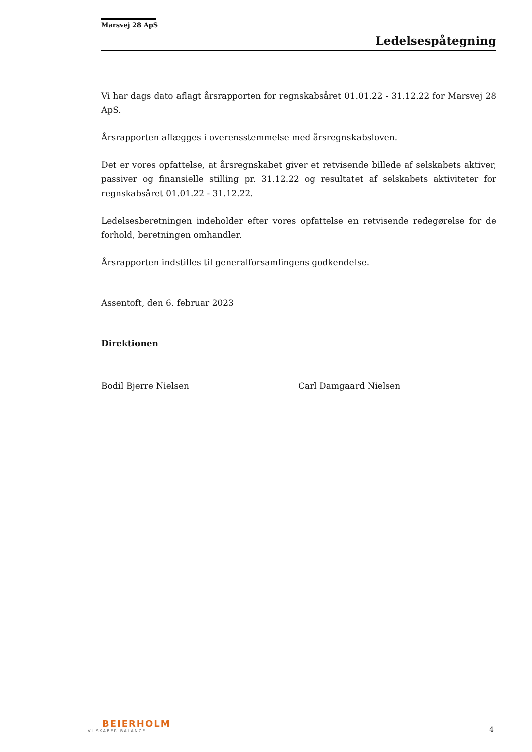Marsvej 28 ApS
Ledelsespåtegning
Vi har dags dato aflagt årsrapporten for regnskabsåret 01.01.22 - 31.12.22 for Marsvej 28 ApS.
Årsrapporten aflægges i overensstemmelse med årsregnskabsloven.
Det er vores opfattelse, at årsregnskabet giver et retvisende billede af selskabets aktiver, passiver og finansielle stilling pr. 31.12.22 og resultatet af selskabets aktiviteter for regnskabsåret 01.01.22 - 31.12.22.
Ledelsesberetningen indeholder efter vores opfattelse en retvisende redegørelse for de forhold, beretningen omhandler.
Årsrapporten indstilles til generalforsamlingens godkendelse.
Assentoft, den 6. februar 2023
Direktionen
Bodil Bjerre Nielsen Carl Damgaard Nielsen
BEIERHOLM
VI SKABER BALANCE
4